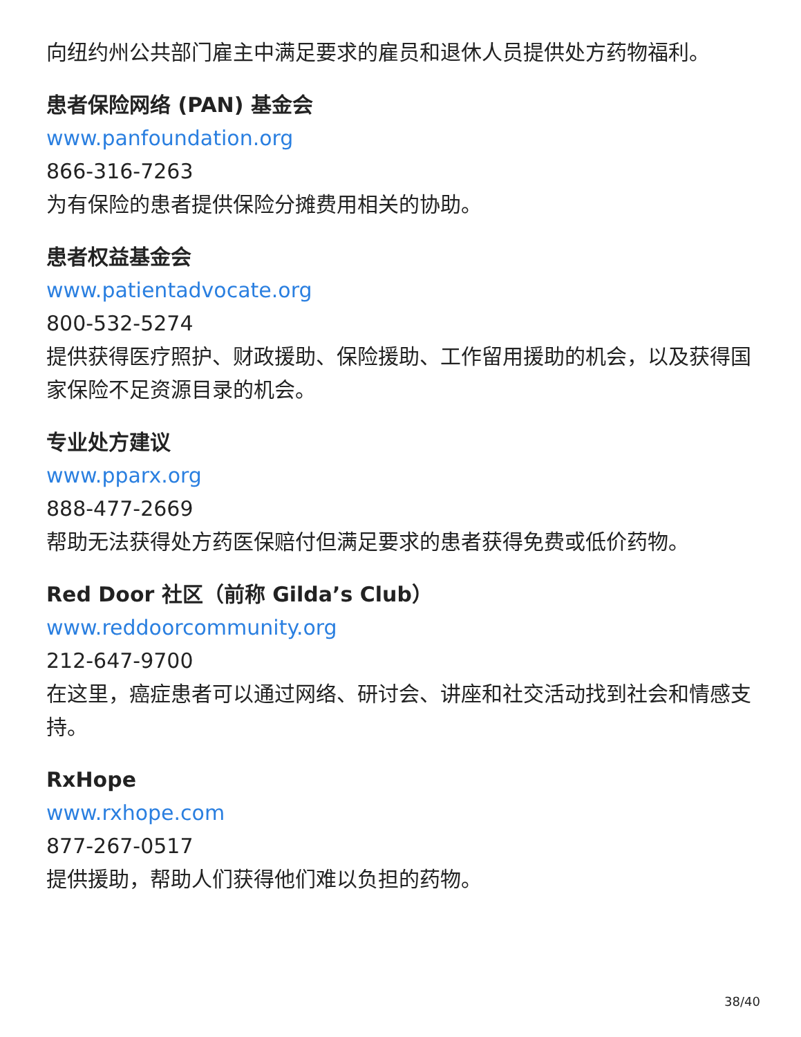向纽约州公共部门雇主中满足要求的雇员和退休人员提供处方药物福利。
患者保险网络 (PAN) 基金会
www.panfoundation.org
866-316-7263
为有保险的患者提供保险分摊费用相关的协助。
患者权益基金会
www.patientadvocate.org
800-532-5274
提供获得医疗照护、财政援助、保险援助、工作留用援助的机会，以及获得国家保险不足资源目录的机会。
专业处方建议
www.pparx.org
888-477-2669
帮助无法获得处方药医保赔付但满足要求的患者获得免费或低价药物。
Red Door 社区（前称 Gilda’s Club）
www.reddoorcommunity.org
212-647-9700
在这里，癌症患者可以通过网络、研讨会、讲座和社交活动找到社会和情感支持。
RxHope
www.rxhope.com
877-267-0517
提供援助，帮助人们获得他们难以负担的药物。
38/40